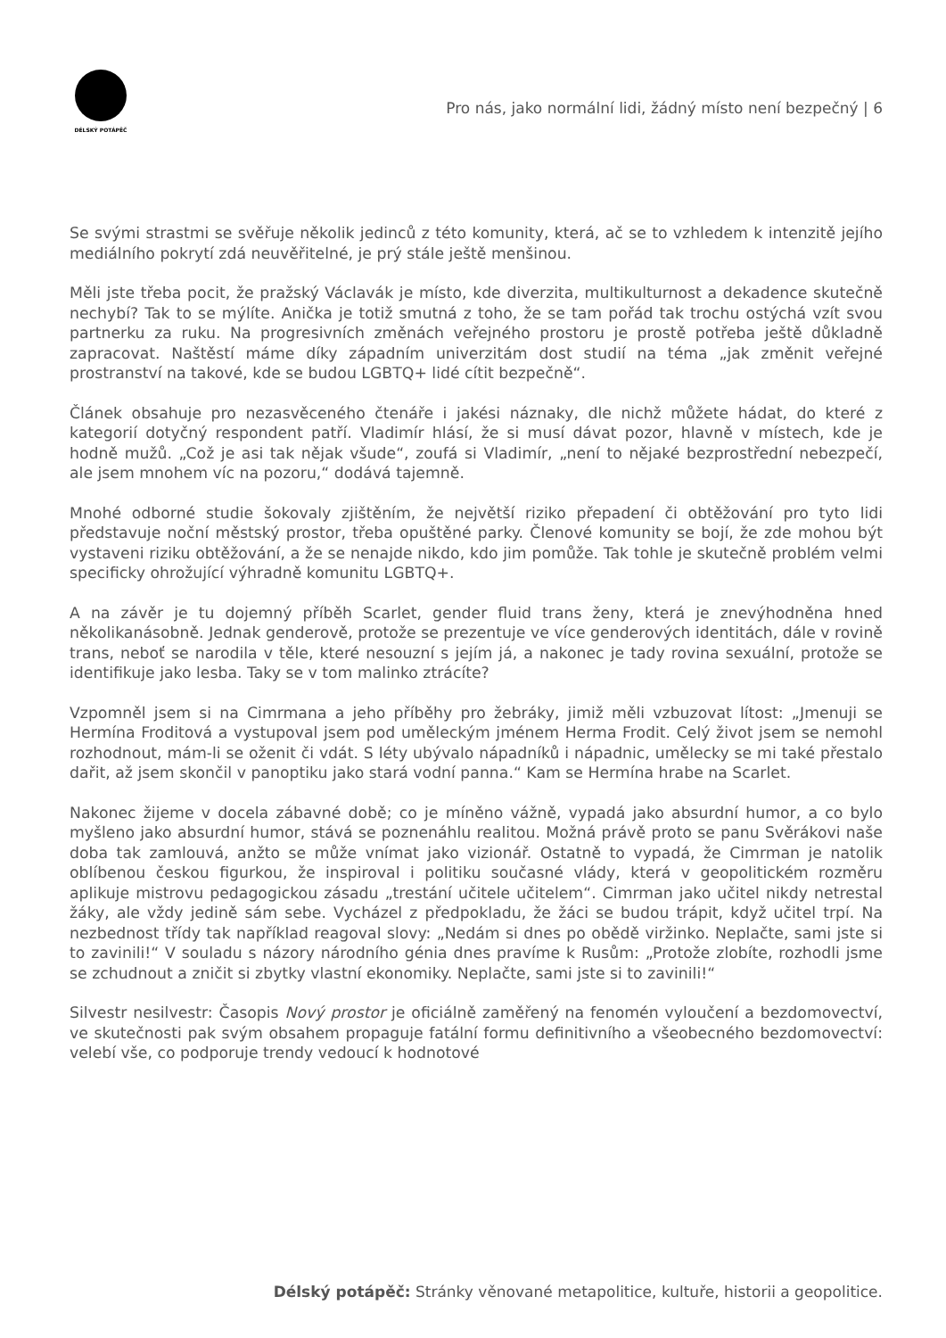DÉLSKÝ POTÁPĚČ
Pro nás, jako normální lidi, žádný místo není bezpečný | 6
Se svými strastmi se svěřuje několik jedinců z této komunity, která, ač se to vzhledem k intenzitě jejího mediálního pokrytí zdá neuvěřitelné, je prý stále ještě menšinou.
Měli jste třeba pocit, že pražský Václavák je místo, kde diverzita, multikulturnost a dekadence skutečně nechybí? Tak to se mýlíte. Anička je totiž smutná z toho, že se tam pořád tak trochu ostýchá vzít svou partnerku za ruku. Na progresivních změnách veřejného prostoru je prostě potřeba ještě důkladně zapracovat. Naštěstí máme díky západním univerzitám dost studií na téma „jak změnit veřejné prostranství na takové, kde se budou LGBTQ+ lidé cítit bezpečně“.
Článek obsahuje pro nezasvěceného čtenáře i jakési náznaky, dle nichž můžete hádat, do které z kategorií dotyčný respondent patří. Vladimír hlásí, že si musí dávat pozor, hlavně v místech, kde je hodně mužů. „Což je asi tak nějak všude“, zoufá si Vladimír, „není to nějaké bezprostřední nebezpečí, ale jsem mnohem víc na pozoru,“ dodává tajemně.
Mnohé odborné studie šokovaly zjištěním, že největší riziko přepadení či obtěžování pro tyto lidi představuje noční městský prostor, třeba opuštěné parky. Členové komunity se bojí, že zde mohou být vystaveni riziku obtěžování, a že se nenajde nikdo, kdo jim pomůže. Tak tohle je skutečně problém velmi specificky ohrožující výhradně komunitu LGBTQ+.
A na závěr je tu dojemný příběh Scarlet, gender fluid trans ženy, která je znevýhodněna hned několikanásobně. Jednak genderově, protože se prezentuje ve více genderových identitách, dále v rovině trans, neboť se narodila v těle, které nesouzní s jejím já, a nakonec je tady rovina sexuální, protože se identifikuje jako lesba. Taky se v tom malinko ztrácíte?
Vzpomněl jsem si na Cimrmana a jeho příběhy pro žebráky, jimiž měli vzbuzovat lítost: „Jmenuji se Hermína Froditová a vystupoval jsem pod uměleckým jménem Herma Frodit. Celý život jsem se nemohl rozhodnout, mám-li se oženit či vdát. S léty ubývalo nápadníků i nápadnic, umělecky se mi také přestalo dařit, až jsem skončil v panoptiku jako stará vodní panna.“ Kam se Hermína hrabe na Scarlet.
Nakonec žijeme v docela zábavné době; co je míněno vážně, vypadá jako absurdní humor, a co bylo myšleno jako absurdní humor, stává se poznenáhlu realitou. Možná právě proto se panu Svěrákovi naše doba tak zamlouvá, anžto se může vnímat jako vizionář. Ostatně to vypadá, že Cimrman je natolik oblíbenou českou figurkou, že inspiroval i politiku současné vlády, která v geopolitickém rozměru aplikuje mistrovu pedagogickou zásadu „trestání učitele učitelem“. Cimrman jako učitel nikdy netrestal žáky, ale vždy jedině sám sebe. Vycházel z předpokladu, že žáci se budou trápit, když učitel trpí. Na nezbednost třídy tak například reagoval slovy: „Nedám si dnes po obědě viržinko. Neplačte, sami jste si to zavinili!“ V souladu s názory národního génia dnes pravíme k Rusům: „Protože zlobíte, rozhodli jsme se zchudnout a zničit si zbytky vlastní ekonomiky. Neplačte, sami jste si to zavinili!“
Silvestr nesilvestr: Časopis Nový prostor je oficiálně zaměřený na fenomén vyloučení a bezdomovectví, ve skutečnosti pak svým obsahem propaguje fatální formu definitivního a všeobecného bezdomovectví: velebí vše, co podporuje trendy vedoucí k hodnotové
Délský potápěč: Stránky věnované metapolitice, kultuře, historii a geopolitice.